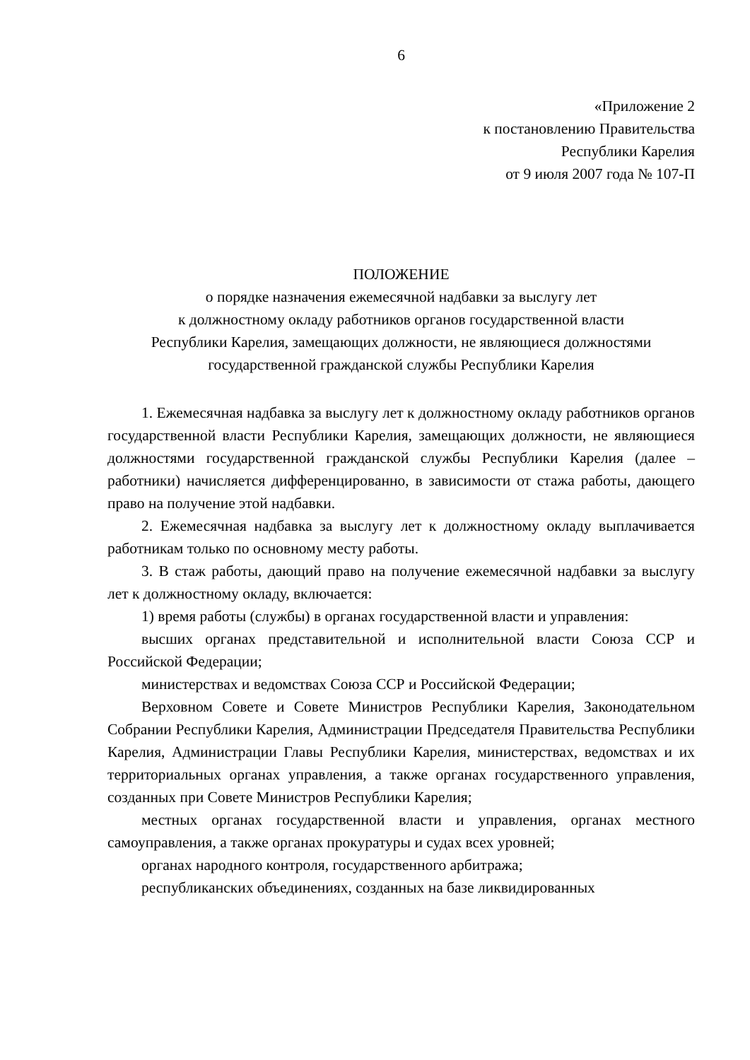6
«Приложение 2
к постановлению Правительства
Республики Карелия
от 9 июля 2007 года № 107-П
ПОЛОЖЕНИЕ
о порядке назначения ежемесячной надбавки за выслугу лет
к должностному окладу работников органов государственной власти
Республики Карелия, замещающих должности, не являющиеся должностями
государственной гражданской службы Республики Карелия
1. Ежемесячная надбавка за выслугу лет к должностному окладу работников органов государственной власти Республики Карелия, замещающих должности, не являющиеся должностями государственной гражданской службы Республики Карелия (далее – работники) начисляется дифференцированно, в зависимости от стажа работы, дающего право на получение этой надбавки.
2. Ежемесячная надбавка за выслугу лет к должностному окладу выплачивается работникам только по основному месту работы.
3. В стаж работы, дающий право на получение ежемесячной надбавки за выслугу лет к должностному окладу, включается:
1) время работы (службы) в органах государственной власти и управления:
высших органах представительной и исполнительной власти Союза ССР и Российской Федерации;
министерствах и ведомствах Союза ССР и Российской Федерации;
Верховном Совете и Совете Министров Республики Карелия, Законодательном Собрании Республики Карелия, Администрации Председателя Правительства Республики Карелия, Администрации Главы Республики Карелия, министерствах, ведомствах и их территориальных органах управления, а также органах государственного управления, созданных при Совете Министров Республики Карелия;
местных органах государственной власти и управления, органах местного самоуправления, а также органах прокуратуры и судах всех уровней;
органах народного контроля, государственного арбитража;
республиканских объединениях, созданных на базе ликвидированных